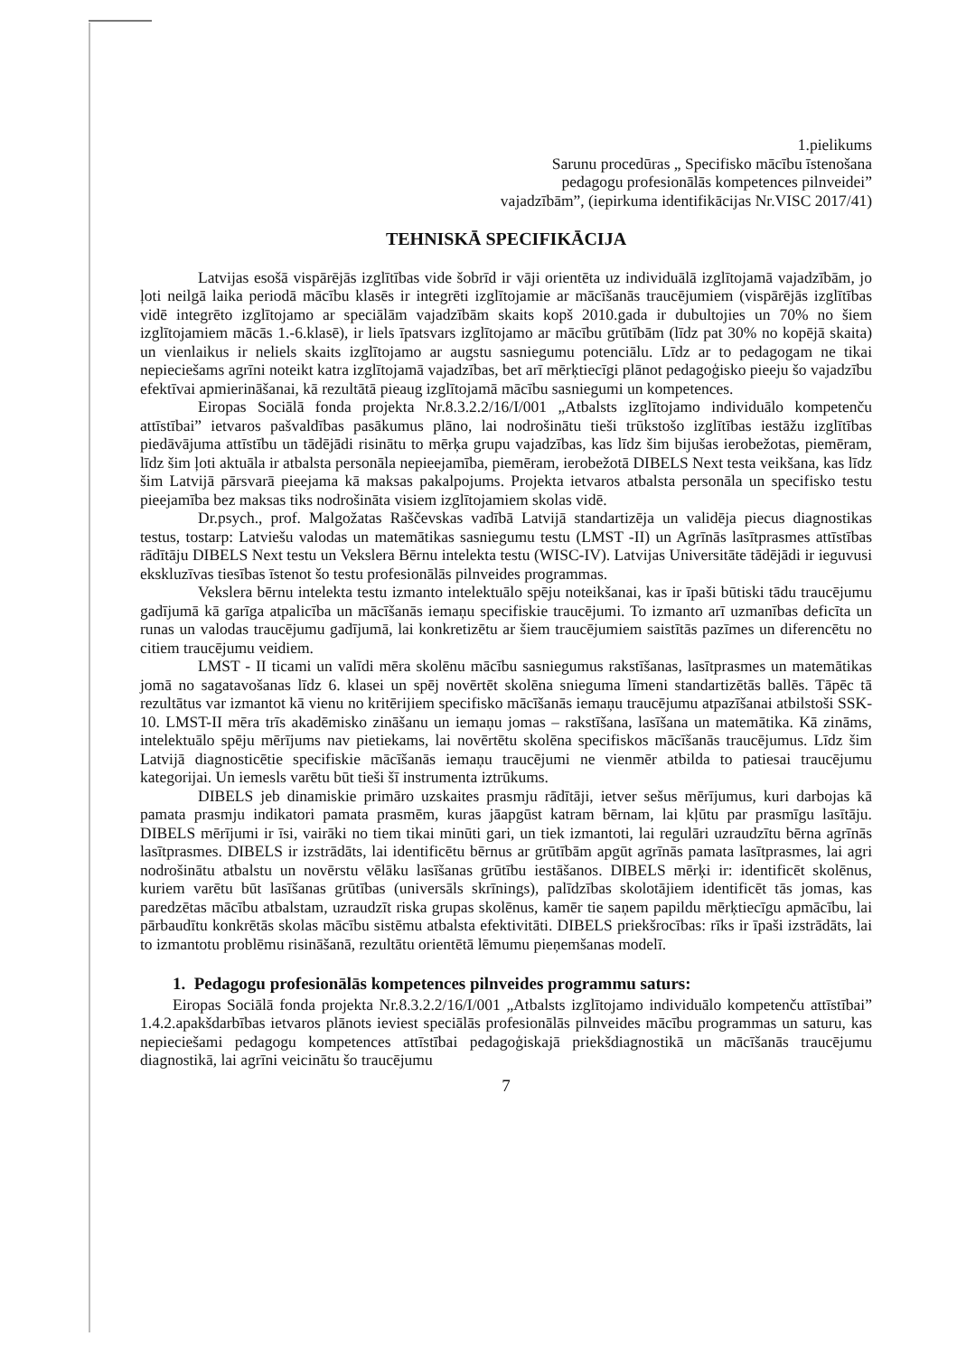1.pielikums
Sarunu procedūras „ Specifisko mācību īstenošana
pedagogu profesionālās kompetences pilnveidei”
vajadzībām”, (iepirkuma identifikācijas Nr.VISC 2017/41)
TEHNISKĀ SPECIFIKĀCIJA
Latvijas esošā vispārējās izglītības vide šobrīd ir vāji orientēta uz individuālā izglītojamā vajadzībām, jo ļoti neilgā laika periodā mācību klasēs ir integrēti izglītojamie ar mācīšanās traucējumiem (vispārējās izglītības vidē integrēto izglītojamo ar speciālām vajadzībām skaits kopš 2010.gada ir dubultojies un 70% no šiem izglītojamiem mācās 1.-6.klasē), ir liels īpatsvars izglītojamo ar mācību grūtībām (līdz pat 30% no kopējā skaita) un vienlaikus ir neliels skaits izglītojamo ar augstu sasniegumu potenciālu. Līdz ar to pedagogam ne tikai nepieciešams agrīni noteikt katra izglītojamā vajadzības, bet arī mērķtiecīgi plānot pedagoģisko pieeju šo vajadzību efektīvai apmierināšanai, kā rezultātā pieaug izglītojamā mācību sasniegumi un kompetences.
Eiropas Sociālā fonda projekta Nr.8.3.2.2/16/I/001 „Atbalsts izglītojamo individuālo kompetenču attīstībai” ietvaros pašvaldības pasākumus plāno, lai nodrošinātu tieši trūkstošo izglītības iestāžu izglītības piedāvājuma attīstību un tādējādi risinātu to mērķa grupu vajadzības, kas līdz šim bijušas ierobežotas, piemēram, līdz šim ļoti aktuāla ir atbalsta personāla nepieejamība, piemēram, ierobežotā DIBELS Next testa veikšana, kas līdz šim Latvijā pārsvarā pieejama kā maksas pakalpojums. Projekta ietvaros atbalsta personāla un specifisko testu pieejamība bez maksas tiks nodrošināta visiem izglītojamiem skolas vidē.
Dr.psych., prof. Malgožatas Raščevskas vadībā Latvijā standartizēja un validēja piecus diagnostikas testus, tostarp: Latviešu valodas un matemātikas sasniegumu testu (LMST -II) un Agrīnās lasītprasmes attīstības rādītāju DIBELS Next testu un Vekslera Bērnu intelekta testu (WISC-IV). Latvijas Universitāte tādējādi ir ieguvusi ekskluzīvas tiesības īstenot šo testu profesionālās pilnveides programmas.
Vekslera bērnu intelekta testu izmanto intelektuālo spēju noteikšanai, kas ir īpaši būtiski tādu traucējumu gadījumā kā garīga atpalicība un mācīšanās iemaņu specifiskie traucējumi. To izmanto arī uzmanības deficīta un runas un valodas traucējumu gadījumā, lai konkretizētu ar šiem traucējumiem saistītās pazīmes un diferencētu no citiem traucējumu veidiem.
LMST - II ticami un valīdi mēra skolēnu mācību sasniegumus rakstīšanas, lasītprasmes un matemātikas jomā no sagatavošanas līdz 6. klasei un spēj novērtēt skolēna snieguma līmeni standartizētās ballēs. Tāpēc tā rezultātus var izmantot kā vienu no kritērijiem specifisko mācīšanās iemaņu traucējumu atpazīšanai atbilstoši SSK-10. LMST-II mēra trīs akadēmisko zināšanu un iemaņu jomas – rakstīšana, lasīšana un matemātika. Kā zināms, intelektuālo spēju mērījums nav pietiekams, lai novērtētu skolēna specifiskos mācīšanās traucējumus. Līdz šim Latvijā diagnosticētie specifiskie mācīšanās iemaņu traucējumi ne vienmēr atbilda to patiesai traucējumu kategorijai. Un iemesls varētu būt tieši šī instrumenta iztrūkums.
DIBELS jeb dinamiskie primāro uzskaites prasmju rādītāji, ietver sešus mērījumus, kuri darbojas kā pamata prasmju indikatori pamata prasmēm, kuras jāapgūst katram bērnam, lai kļūtu par prasmīgu lasītāju. DIBELS mērījumi ir īsi, vairāki no tiem tikai minūti gari, un tiek izmantoti, lai regulāri uzraudzītu bērna agrīnās lasītprasmes. DIBELS ir izstrādāts, lai identificētu bērnus ar grūtībām apgūt agrīnās pamata lasītprasmes, lai agri nodrošinātu atbalstu un novērstu vēlāku lasīšanas grūtību iestāšanos. DIBELS mērķi ir: identificēt skolēnus, kuriem varētu būt lasīšanas grūtības (universāls skrīnings), palīdzības skolotājiem identificēt tās jomas, kas paredzētas mācību atbalstam, uzraudzīt riska grupas skolēnus, kamēr tie saņem papildu mērķtiecīgu apmācību, lai pārbaudītu konkrētās skolas mācību sistēmu atbalsta efektivitāti. DIBELS priekšrocības: rīks ir īpaši izstrādāts, lai to izmantotu problēmu risināšanā, rezultātu orientētā lēmumu pieņemšanas modelī.
1. Pedagogu profesionālās kompetences pilnveides programmu saturs:
Eiropas Sociālā fonda projekta Nr.8.3.2.2/16/I/001 „Atbalsts izglītojamo individuālo kompetenču attīstībai” 1.4.2.apakšdarbības ietvaros plānots ieviest speciālās profesionālās pilnveides mācību programmas un saturu, kas nepieciešami pedagogu kompetences attīstībai pedagoģiskajā priekšdiagnostikā un mācīšanās traucējumu diagnostikā, lai agrīni veicinātu šo traucējumu
7